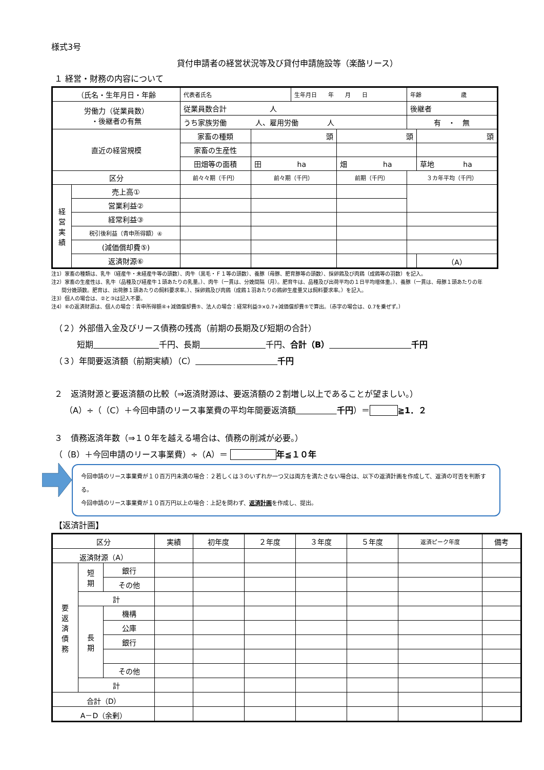様式3号
貸付申請者の経営状況等及び貸付申請施設等（楽酪リース）
１ 経営・財務の内容について
| （氏名・生年月日・年齢 | | 代表者氏名 | | 生年月日 年 月 日 | | 年齢 歳 | |
| 労働力（従業員数） ・後継者の有無 | | 従業員数合計 人 | | | | 後継者 | |
| | | うち家族労働 人、雇用労働 人 | | | | 有 ・ 無 | |
| 直近の経営規模 | | 家畜の種類 | 頭 | | 頭 | | 頭 |
| | | 家畜の生産性 | | | | | |
| | | 田畑等の面積 | 田 ha | | 畑 ha | | 草地 ha |
| 区分 | | 前々々期（千円） | 前々期（千円） | | 前期（千円） | ３カ年平均（千円） | |
| 経 営 実 績 | 売上高① | | | | | | |
| | 営業利益② | | | | | | |
| | 経常利益③ | | | | | | |
| | 税引後利益（青申所得額）④ | | | | | | |
| | (減価償却費⑤) | | | | | | |
| | 返済財源⑥ | | | | | | （A） |
注1）家畜の種類は、乳牛（経産牛・未経産牛等の頭数）、肉牛（黒毛・Ｆ１等の頭数）、養豚（母豚、肥育豚等の頭数）、採卵鶏及び肉鶏（成鶏等の羽数）を記入。
注2）家畜の生産性は、乳牛（品種及び経産牛１頭あたりの乳量。）、肉牛（一貫は、分娩間隔（月）。肥育牛は、品種及び出荷平均の１日平均増体重。）、養豚（一貫は、母豚１頭あたりの年
　　間分娩頭数。肥育は、出荷豚１頭あたりの飼料要求率。）、採卵鶏及び肉鶏（成鶏１羽あたりの鶏卵生産量又は飼料要求率。）を記入。
注3）個人の場合は、②と③は記入不要。
注4）⑥の返済財源は、個人の場合：青申所得額④+減価償却費⑤、法人の場合：経常利益③×0.7+減価償却費⑤で算出。（赤字の場合は、0.7を乗ぜず。）
（２）外部借入金及びリース債務の残高（前期の長期及び短期の合計）
短期　　　　　　　　 千円、長期　　　　　　　　 千円、合計（B）　　　　　　　　　　 千円
（３）年間要返済額（前期実績）（C）　　　　　　　　　　 千円
２　返済財源と要返済額の比較（⇒返済財源は、要返済額の２割増し以上であることが望ましい。）
（A）÷（（C）＋今回申請のリース事業費の平均年間要返済額　　　　　 千円）＝ ≧1．２
３　債務返済年数（⇒１０年を越える場合は、債務の削減が必要。）
（（B）＋今回申請のリース事業費）÷（A）＝ 年≦１０年
今回申請のリース事業費が１０百万円未満の場合：２若しくは３のいずれか一つ又は両方を満たさない場合は、以下の返済計画を作成して、返済の可否を判断する。
今回申請のリース事業費が１０百万円以上の場合：上記を問わず、返済計画を作成し、提出。
【返済計画】
| 区分 | | | 実績 | 初年度 | ２年度 | ３年度 | ５年度 | 返済ピーク年度 | 備考 |
| 返済財源（A） | | | | | | | | | |
| 要 返 済 債 務 | 短 期 | 銀行 | | | | | | | |
| | | その他 | | | | | | | |
| | 計 | | | | | | | | |
| | 長 期 | 機構 | | | | | | | |
| | | 公庫 | | | | | | | |
| | | 銀行 | | | | | | | |
| | | その他 | | | | | | | |
| | 計 | | | | | | | | |
| 合計（D） | | | | | | | | | |
| A－D（余剰） | | | | | | | | | |